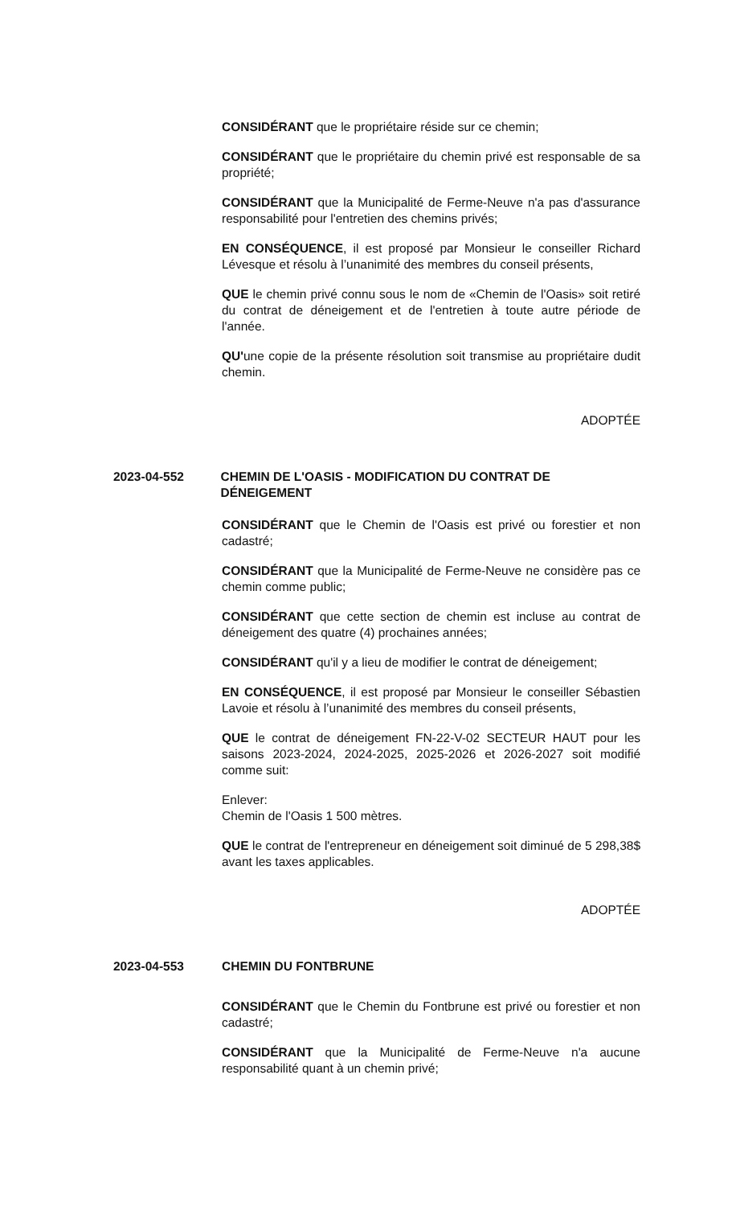CONSIDÉRANT que le propriétaire réside sur ce chemin;
CONSIDÉRANT que le propriétaire du chemin privé est responsable de sa propriété;
CONSIDÉRANT que la Municipalité de Ferme-Neuve n'a pas d'assurance responsabilité pour l'entretien des chemins privés;
EN CONSÉQUENCE, il est proposé par Monsieur le conseiller Richard Lévesque et résolu à l’unanimité des membres du conseil présents,
QUE le chemin privé connu sous le nom de «Chemin de l'Oasis» soit retiré du contrat de déneigement et de l'entretien à toute autre période de l'année.
QU'une copie de la présente résolution soit transmise au propriétaire dudit chemin.
ADOPTÉE
2023-04-552 CHEMIN DE L'OASIS - MODIFICATION DU CONTRAT DE DÉNEIGEMENT
CONSIDÉRANT que le Chemin de l'Oasis est privé ou forestier et non cadastré;
CONSIDÉRANT que la Municipalité de Ferme-Neuve ne considère pas ce chemin comme public;
CONSIDÉRANT que cette section de chemin est incluse au contrat de déneigement des quatre (4) prochaines années;
CONSIDÉRANT qu'il y a lieu de modifier le contrat de déneigement;
EN CONSÉQUENCE, il est proposé par Monsieur le conseiller Sébastien Lavoie et résolu à l’unanimité des membres du conseil présents,
QUE le contrat de déneigement FN-22-V-02 SECTEUR HAUT pour les saisons 2023-2024, 2024-2025, 2025-2026 et 2026-2027 soit modifié comme suit:
Enlever:
Chemin de l'Oasis 1 500 mètres.
QUE le contrat de l'entrepreneur en déneigement soit diminué de 5 298,38$ avant les taxes applicables.
ADOPTÉE
2023-04-553 CHEMIN DU FONTBRUNE
CONSIDÉRANT que le Chemin du Fontbrune est privé ou forestier et non cadastré;
CONSIDÉRANT que la Municipalité de Ferme-Neuve n'a aucune responsabilité quant à un chemin privé;